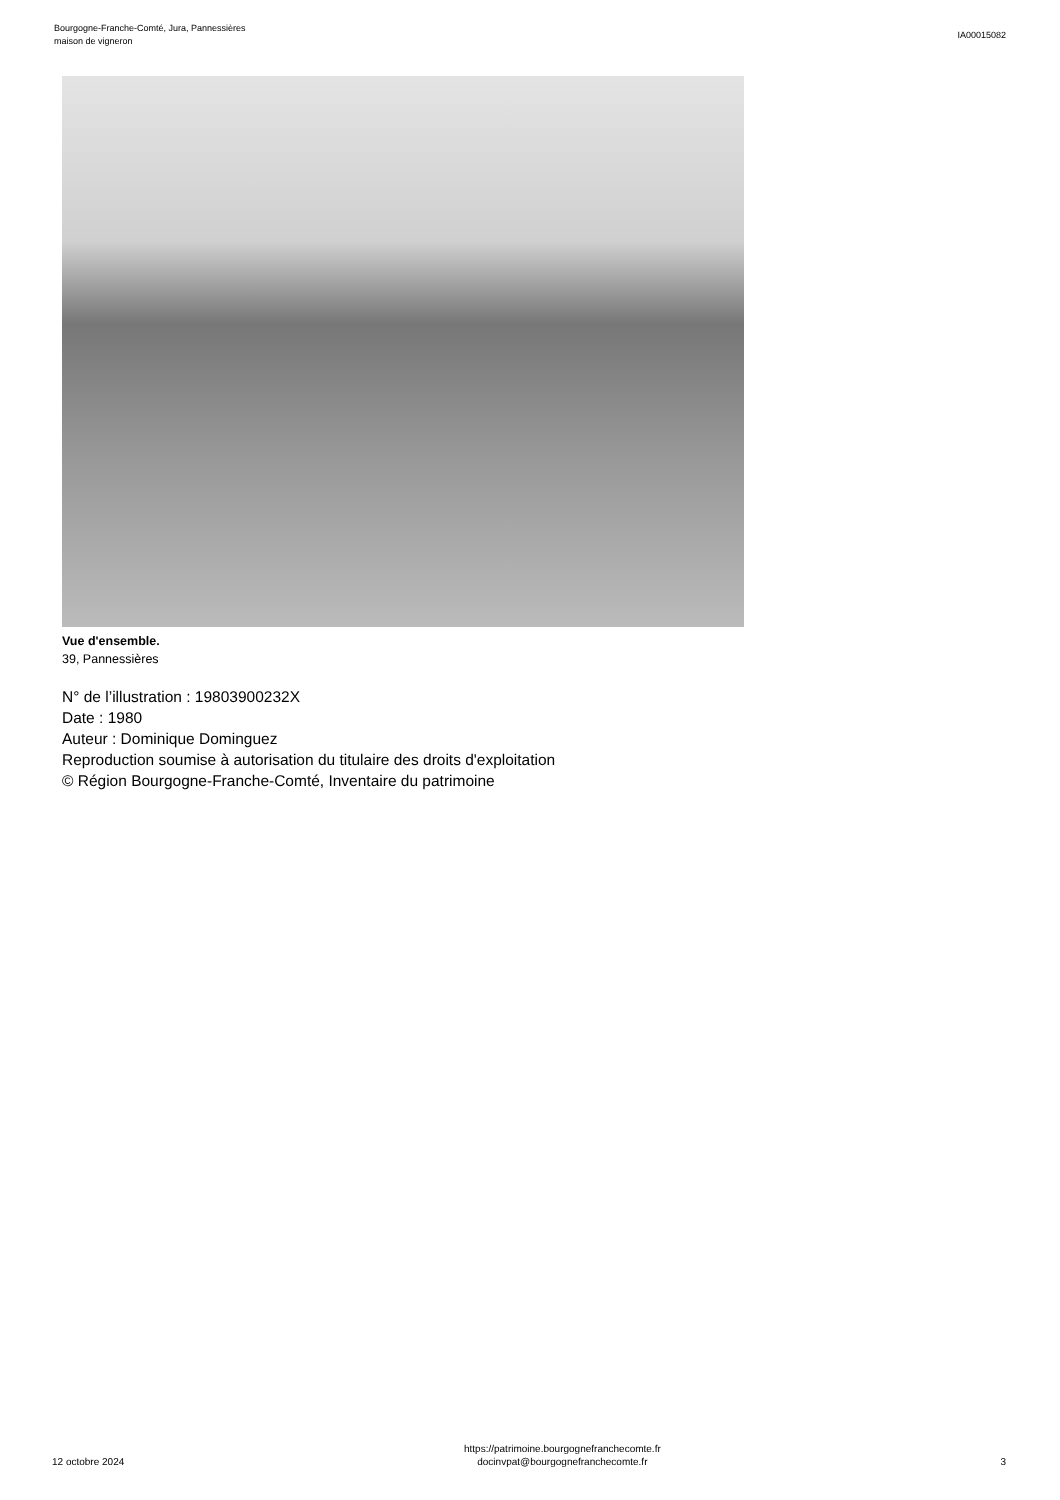Bourgogne-Franche-Comté, Jura, Pannessières
maison de vigneron
IA00015082
Vue d'ensemble.
39, Pannessières
N° de l’illustration : 19803900232X
Date : 1980
Auteur : Dominique Dominguez
Reproduction soumise à autorisation du titulaire des droits d'exploitation
© Région Bourgogne-Franche-Comté, Inventaire du patrimoine
12 octobre 2024
https://patrimoine.bourgognefranchecomte.fr
docinvpat@bourgognefranchecomte.fr
3